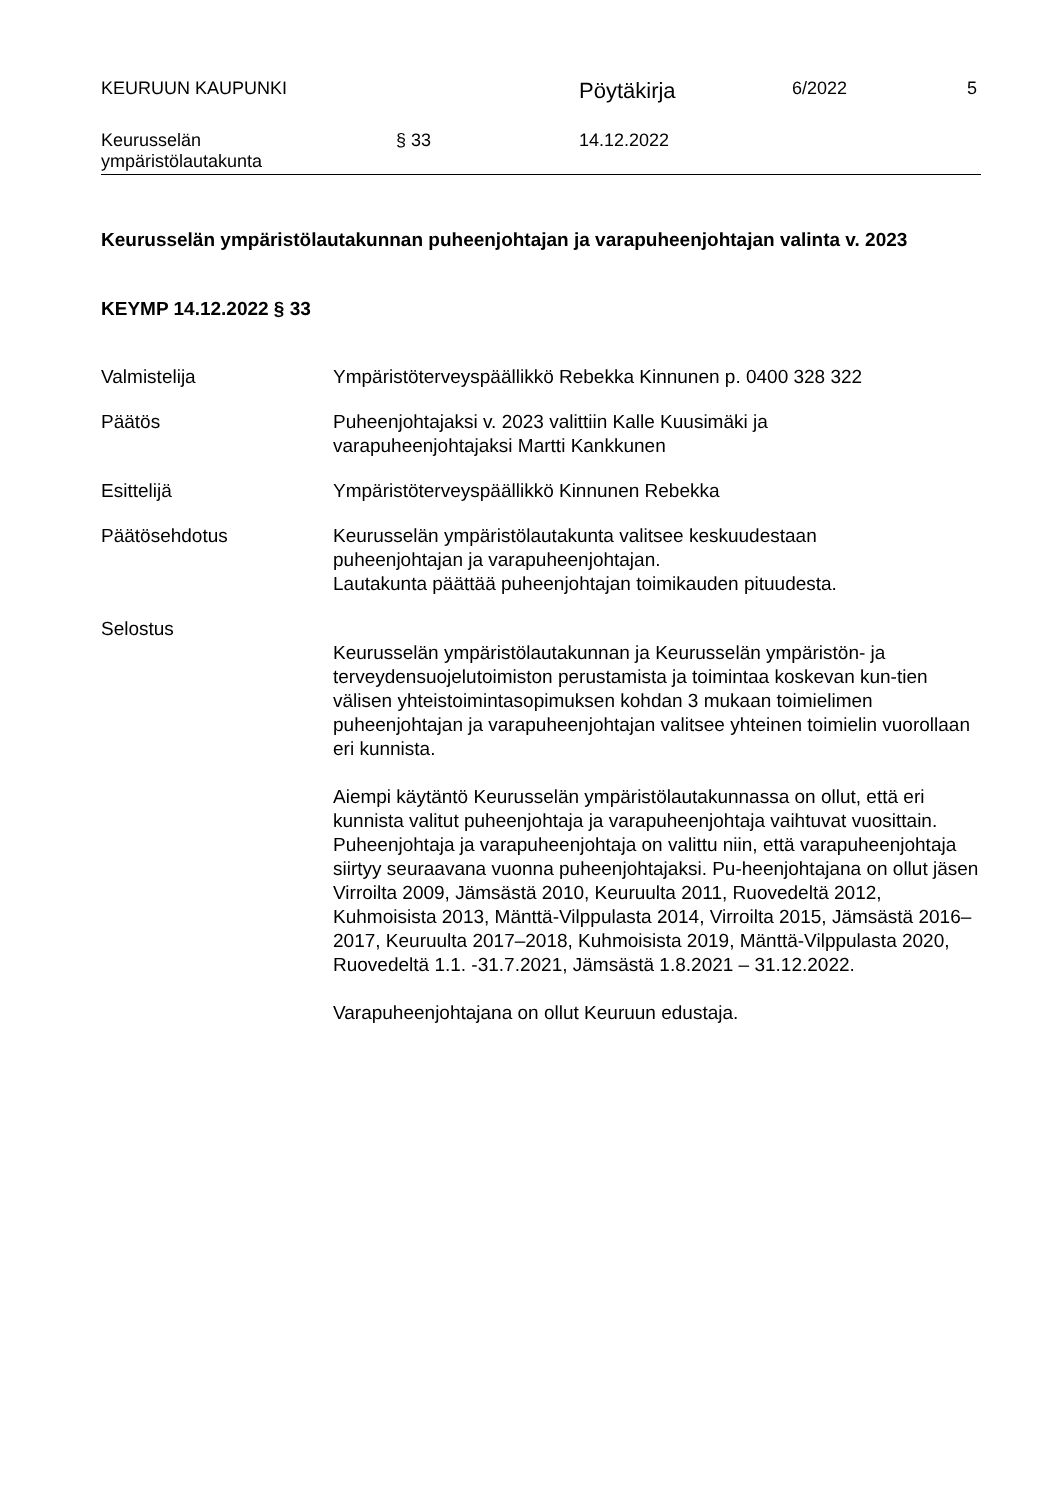KEURUUN KAUPUNKI Pöytäkirja 6/2022 5
Keurusselän
ympäristölautakunta § 33 14.12.2022
Keurusselän ympäristölautakunnan puheenjohtajan ja varapuheenjohtajan valinta v. 2023
KEYMP 14.12.2022 § 33
Valmistelija Ympäristöterveyspäällikkö Rebekka Kinnunen p. 0400 328 322
Päätös Puheenjohtajaksi v. 2023 valittiin Kalle Kuusimäki ja
varapuheenjohtajaksi Martti Kankkunen
Esittelijä Ympäristöterveyspäällikkö Kinnunen Rebekka
Päätösehdotus Keurusselän ympäristölautakunta valitsee keskuudestaan
puheenjohtajan ja varapuheenjohtajan.
Lautakunta päättää puheenjohtajan toimikauden pituudesta.
Selostus
Keurusselän ympäristölautakunnan ja Keurusselän ympäristön- ja terveydensuojelutoimiston perustamista ja toimintaa koskevan kun-tien välisen yhteistoimintasopimuksen kohdan 3 mukaan toimielimen puheenjohtajan ja varapuheenjohtajan valitsee yhteinen toimielin vuorollaan eri kunnista.
Aiempi käytäntö Keurusselän ympäristölautakunnassa on ollut, että eri kunnista valitut puheenjohtaja ja varapuheenjohtaja vaihtuvat vuosittain. Puheenjohtaja ja varapuheenjohtaja on valittu niin, että varapuheenjohtaja siirtyy seuraavana vuonna puheenjohtajaksi. Pu-heenjohtajana on ollut jäsen Virroilta 2009, Jämsästä 2010, Keuruulta 2011, Ruovedeltä 2012, Kuhmoisista 2013, Mänttä-Vilppulasta 2014, Virroilta 2015, Jämsästä 2016–2017, Keuruulta 2017–2018, Kuhmoisista 2019, Mänttä-Vilppulasta 2020, Ruovedeltä 1.1. -31.7.2021, Jämsästä 1.8.2021 – 31.12.2022.
Varapuheenjohtajana on ollut Keuruun edustaja.